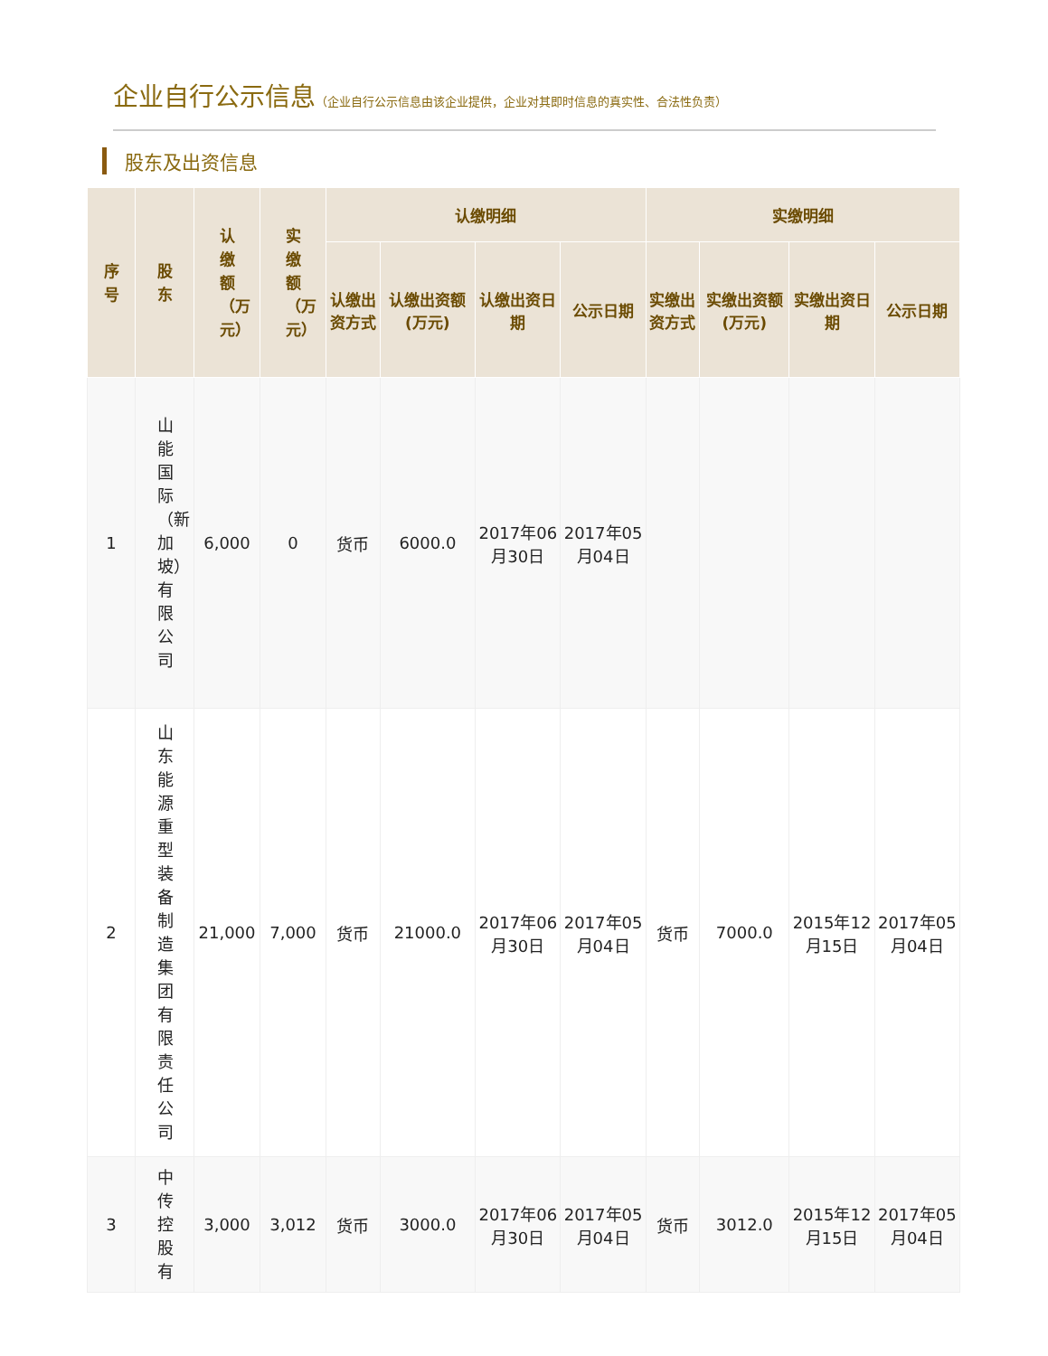企业自行公示信息（企业自行公示信息由该企业提供，企业对其即时信息的真实性、合法性负责）
股东及出资信息
| 序号 | 股东 | 认缴额（万元） | 实缴额（万元） | 认缴明细 | | | | 实缴明细 | | | |
| --- | --- | --- | --- | --- | --- | --- | --- | --- | --- | --- | --- |
| | | | | 认缴出资方式 | 认缴出资额(万元) | 认缴出资日期 | 公示日期 | 实缴出资方式 | 实缴出资额(万元) | 实缴出资日期 | 公示日期 |
| 1 | 山能国际（新加坡）有限公司 | 6,000 | 0 | 货币 | 6000.0 | 2017年06月30日 | 2017年05月04日 | | | | |
| 2 | 山东能源重型装备制造集团有限责任公司 | 21,000 | 7,000 | 货币 | 21000.0 | 2017年06月30日 | 2017年05月04日 | 货币 | 7000.0 | 2015年12月15日 | 2017年05月04日 |
| 3 | 中传控股有 | 3,000 | 3,012 | 货币 | 3000.0 | 2017年06月30日 | 2017年05月04日 | 货币 | 3012.0 | 2015年12月15日 | 2017年05月04日 |